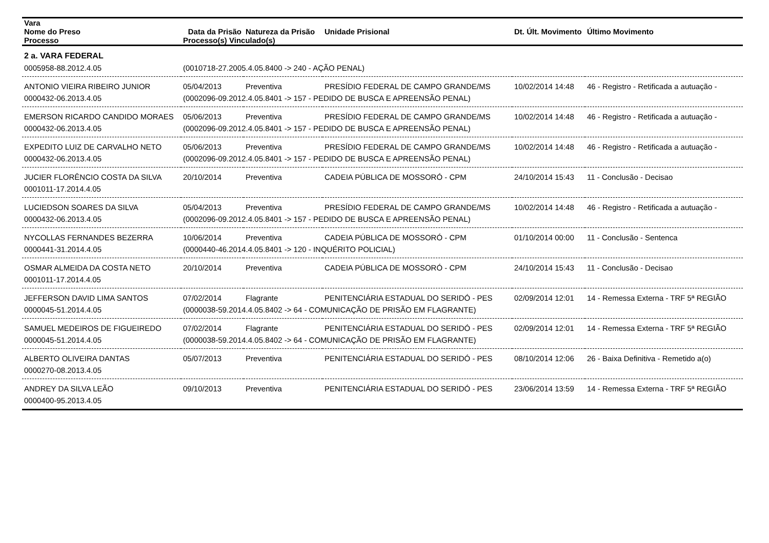| Vara | | | | | |
| --- | --- | --- | --- | --- | --- |
| Nome do Preso | Data da Prisão | Natureza da Prisão | Unidade Prisional | Dt. Últ. Movimento | Último Movimento |
| Processo | Processo(s) Vinculado(s) | | | | |
| 2 a. VARA FEDERAL | | | | | |
| 0005958-88.2012.4.05 | (0010718-27.2005.4.05.8400 -> 240 - AÇÃO PENAL) | | | | |
| ANTONIO VIEIRA RIBEIRO JUNIOR | 05/04/2013 | Preventiva | PRESÍDIO FEDERAL DE CAMPO GRANDE/MS | 10/02/2014 14:48 | 46 - Registro - Retificada a autuação - |
| 0000432-06.2013.4.05 | (0002096-09.2012.4.05.8401 -> 157 - PEDIDO DE BUSCA E APREENSÃO PENAL) | | | | |
| EMERSON RICARDO CANDIDO MORAES | 05/06/2013 | Preventiva | PRESÍDIO FEDERAL DE CAMPO GRANDE/MS | 10/02/2014 14:48 | 46 - Registro - Retificada a autuação - |
| 0000432-06.2013.4.05 | (0002096-09.2012.4.05.8401 -> 157 - PEDIDO DE BUSCA E APREENSÃO PENAL) | | | | |
| EXPEDITO LUIZ DE CARVALHO NETO | 05/06/2013 | Preventiva | PRESÍDIO FEDERAL DE CAMPO GRANDE/MS | 10/02/2014 14:48 | 46 - Registro - Retificada a autuação - |
| 0000432-06.2013.4.05 | (0002096-09.2012.4.05.8401 -> 157 - PEDIDO DE BUSCA E APREENSÃO PENAL) | | | | |
| JUCIER FLORÊNCIO COSTA DA SILVA | 20/10/2014 | Preventiva | CADEIA PÚBLICA DE MOSSORÓ - CPM | 24/10/2014 15:43 | 11 - Conclusão - Decisao |
| 0001011-17.2014.4.05 | | | | | |
| LUCIEDSON SOARES DA SILVA | 05/04/2013 | Preventiva | PRESÍDIO FEDERAL DE CAMPO GRANDE/MS | 10/02/2014 14:48 | 46 - Registro - Retificada a autuação - |
| 0000432-06.2013.4.05 | (0002096-09.2012.4.05.8401 -> 157 - PEDIDO DE BUSCA E APREENSÃO PENAL) | | | | |
| NYCOLLAS FERNANDES BEZERRA | 10/06/2014 | Preventiva | CADEIA PÚBLICA DE MOSSORÓ - CPM | 01/10/2014 00:00 | 11 - Conclusão - Sentenca |
| 0000441-31.2014.4.05 | (0000440-46.2014.4.05.8401 -> 120 - INQUÉRITO POLICIAL) | | | | |
| OSMAR ALMEIDA DA COSTA NETO | 20/10/2014 | Preventiva | CADEIA PÚBLICA DE MOSSORÓ - CPM | 24/10/2014 15:43 | 11 - Conclusão - Decisao |
| 0001011-17.2014.4.05 | | | | | |
| JEFFERSON DAVID LIMA SANTOS | 07/02/2014 | Flagrante | PENITENCIÁRIA ESTADUAL DO SERIDÓ - PES | 02/09/2014 12:01 | 14 - Remessa Externa - TRF 5ª REGIÃO |
| 0000045-51.2014.4.05 | (0000038-59.2014.4.05.8402 -> 64 - COMUNICAÇÃO DE PRISÃO EM FLAGRANTE) | | | | |
| SAMUEL MEDEIROS DE FIGUEIREDO | 07/02/2014 | Flagrante | PENITENCIÁRIA ESTADUAL DO SERIDÓ - PES | 02/09/2014 12:01 | 14 - Remessa Externa - TRF 5ª REGIÃO |
| 0000045-51.2014.4.05 | (0000038-59.2014.4.05.8402 -> 64 - COMUNICAÇÃO DE PRISÃO EM FLAGRANTE) | | | | |
| ALBERTO OLIVEIRA DANTAS | 05/07/2013 | Preventiva | PENITENCIÁRIA ESTADUAL DO SERIDÓ - PES | 08/10/2014 12:06 | 26 - Baixa Definitiva - Remetido a(o) |
| 0000270-08.2013.4.05 | | | | | |
| ANDREY DA SILVA LEÃO | 09/10/2013 | Preventiva | PENITENCIÁRIA ESTADUAL DO SERIDÓ - PES | 23/06/2014 13:59 | 14 - Remessa Externa - TRF 5ª REGIÃO |
| 0000400-95.2013.4.05 | | | | | |